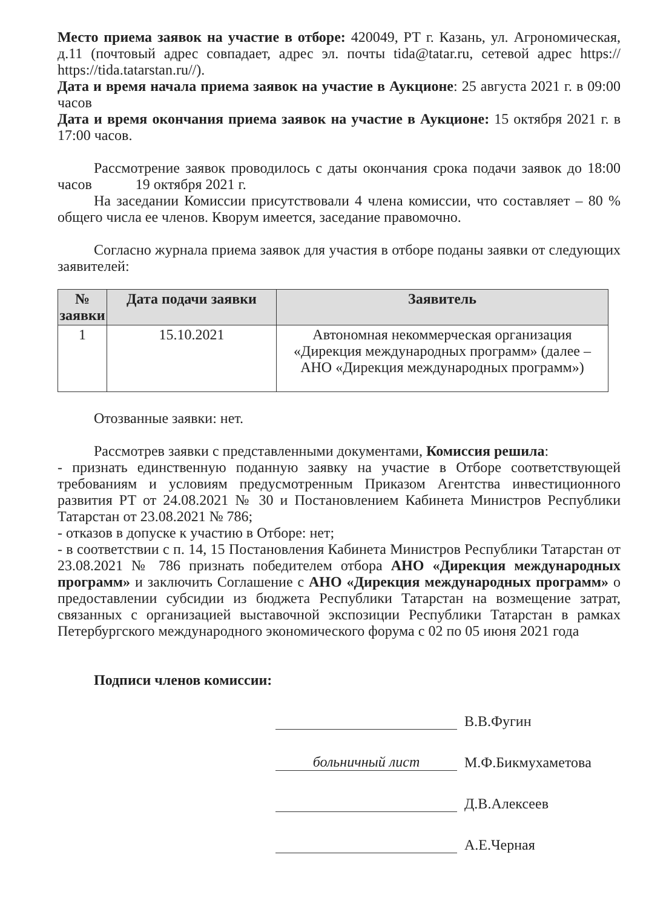Место приема заявок на участие в отборе: 420049, РТ г. Казань, ул. Агрономическая, д.11 (почтовый адрес совпадает, адрес эл. почты tida@tatar.ru, сетевой адрес https:// https://tida.tatarstan.ru//).
Дата и время начала приема заявок на участие в Аукционе: 25 августа 2021 г. в 09:00 часов
Дата и время окончания приема заявок на участие в Аукционе: 15 октября 2021 г. в 17:00 часов.
Рассмотрение заявок проводилось с даты окончания срока подачи заявок до 18:00 часов 19 октября 2021 г.
На заседании Комиссии присутствовали 4 члена комиссии, что составляет – 80 % общего числа ее членов. Кворум имеется, заседание правомочно.
Согласно журнала приема заявок для участия в отборе поданы заявки от следующих заявителей:
| № заявки | Дата подачи заявки | Заявитель |
| --- | --- | --- |
| 1 | 15.10.2021 | Автономная некоммерческая организация «Дирекция международных программ» (далее – АНО «Дирекция международных программ») |
Отозванные заявки: нет.
Рассмотрев заявки с представленными документами, Комиссия решила:
- признать единственную поданную заявку на участие в Отборе соответствующей требованиям и условиям предусмотренным Приказом Агентства инвестиционного развития РТ от 24.08.2021 № 30 и Постановлением Кабинета Министров Республики Татарстан от 23.08.2021 № 786;
- отказов в допуске к участию в Отборе: нет;
- в соответствии с п. 14, 15 Постановления Кабинета Министров Республики Татарстан от 23.08.2021 № 786 признать победителем отбора АНО «Дирекция международных программ» и заключить Соглашение с АНО «Дирекция международных программ» о предоставлении субсидии из бюджета Республики Татарстан на возмещение затрат, связанных с организацией выставочной экспозиции Республики Татарстан в рамках Петербургского международного экономического форума с 02 по 05 июня 2021 года
Подписи членов комиссии:
В.В.Фугин
больничный лист
М.Ф.Бикмухаметова
Д.В.Алексеев
А.Е.Черная